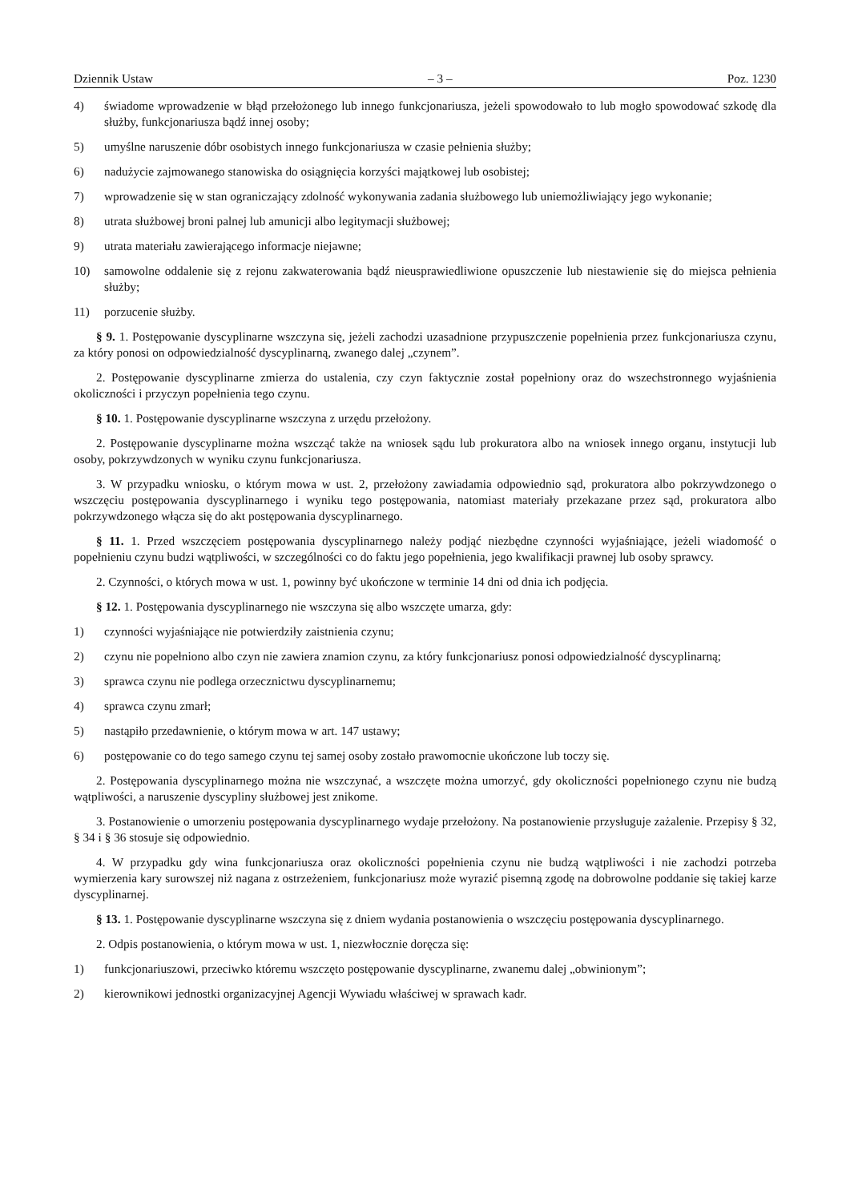Dziennik Ustaw – 3 – Poz. 1230
4) świadome wprowadzenie w błąd przełożonego lub innego funkcjonariusza, jeżeli spowodowało to lub mogło spowodować szkodę dla służby, funkcjonariusza bądź innej osoby;
5) umyślne naruszenie dóbr osobistych innego funkcjonariusza w czasie pełnienia służby;
6) nadużycie zajmowanego stanowiska do osiągnięcia korzyści majątkowej lub osobistej;
7) wprowadzenie się w stan ograniczający zdolność wykonywania zadania służbowego lub uniemożliwiający jego wykonanie;
8) utrata służbowej broni palnej lub amunicji albo legitymacji służbowej;
9) utrata materiału zawierającego informacje niejawne;
10) samowolne oddalenie się z rejonu zakwaterowania bądź nieusprawiedliwione opuszczenie lub niestawienie się do miejsca pełnienia służby;
11) porzucenie służby.
§ 9. 1. Postępowanie dyscyplinarne wszczyna się, jeżeli zachodzi uzasadnione przypuszczenie popełnienia przez funkcjonariusza czynu, za który ponosi on odpowiedzialność dyscyplinarną, zwanego dalej „czynem”.
2. Postępowanie dyscyplinarne zmierza do ustalenia, czy czyn faktycznie został popełniony oraz do wszechstronnego wyjaśnienia okoliczności i przyczyn popełnienia tego czynu.
§ 10. 1. Postępowanie dyscyplinarne wszczyna z urzędu przełożony.
2. Postępowanie dyscyplinarne można wszcząć także na wniosek sądu lub prokuratora albo na wniosek innego organu, instytucji lub osoby, pokrzywdzonych w wyniku czynu funkcjonariusza.
3. W przypadku wniosku, o którym mowa w ust. 2, przełożony zawiadamia odpowiednio sąd, prokuratora albo pokrzywdzonego o wszczęciu postępowania dyscyplinarnego i wyniku tego postępowania, natomiast materiały przekazane przez sąd, prokuratora albo pokrzywdzonego włącza się do akt postępowania dyscyplinarnego.
§ 11. 1. Przed wszczęciem postępowania dyscyplinarnego należy podjąć niezbędne czynności wyjaśniające, jeżeli wiadomość o popełnieniu czynu budzi wątpliwości, w szczególności co do faktu jego popełnienia, jego kwalifikacji prawnej lub osoby sprawcy.
2. Czynności, o których mowa w ust. 1, powinny być ukończone w terminie 14 dni od dnia ich podjęcia.
§ 12. 1. Postępowania dyscyplinarnego nie wszczyna się albo wszczęte umarza, gdy:
1) czynności wyjaśniające nie potwierdziły zaistnienia czynu;
2) czynu nie popełniono albo czyn nie zawiera znamion czynu, za który funkcjonariusz ponosi odpowiedzialność dyscyplinarną;
3) sprawca czynu nie podlega orzecznictwu dyscyplinarnemu;
4) sprawca czynu zmarł;
5) nastąpiło przedawnienie, o którym mowa w art. 147 ustawy;
6) postępowanie co do tego samego czynu tej samej osoby zostało prawomocnie ukończone lub toczy się.
2. Postępowania dyscyplinarnego można nie wszczynać, a wszczęte można umorzyć, gdy okoliczności popełnionego czynu nie budzą wątpliwości, a naruszenie dyscypliny służbowej jest znikome.
3. Postanowienie o umorzeniu postępowania dyscyplinarnego wydaje przełożony. Na postanowienie przysługuje zażalenie. Przepisy § 32, § 34 i § 36 stosuje się odpowiednio.
4. W przypadku gdy wina funkcjonariusza oraz okoliczności popełnienia czynu nie budzą wątpliwości i nie zachodzi potrzeba wymierzenia kary surowszej niż nagana z ostrzeżeniem, funkcjonariusz może wyrazić pisemną zgodę na dobrowolne poddanie się takiej karze dyscyplinarnej.
§ 13. 1. Postępowanie dyscyplinarne wszczyna się z dniem wydania postanowienia o wszczęciu postępowania dyscyplinarnego.
2. Odpis postanowienia, o którym mowa w ust. 1, niezwłocznie doręcza się:
1) funkcjonariuszowi, przeciwko któremu wszczęto postępowanie dyscyplinarne, zwanemu dalej „obwinionym”;
2) kierownikowi jednostki organizacyjnej Agencji Wywiadu właściwej w sprawach kadr.